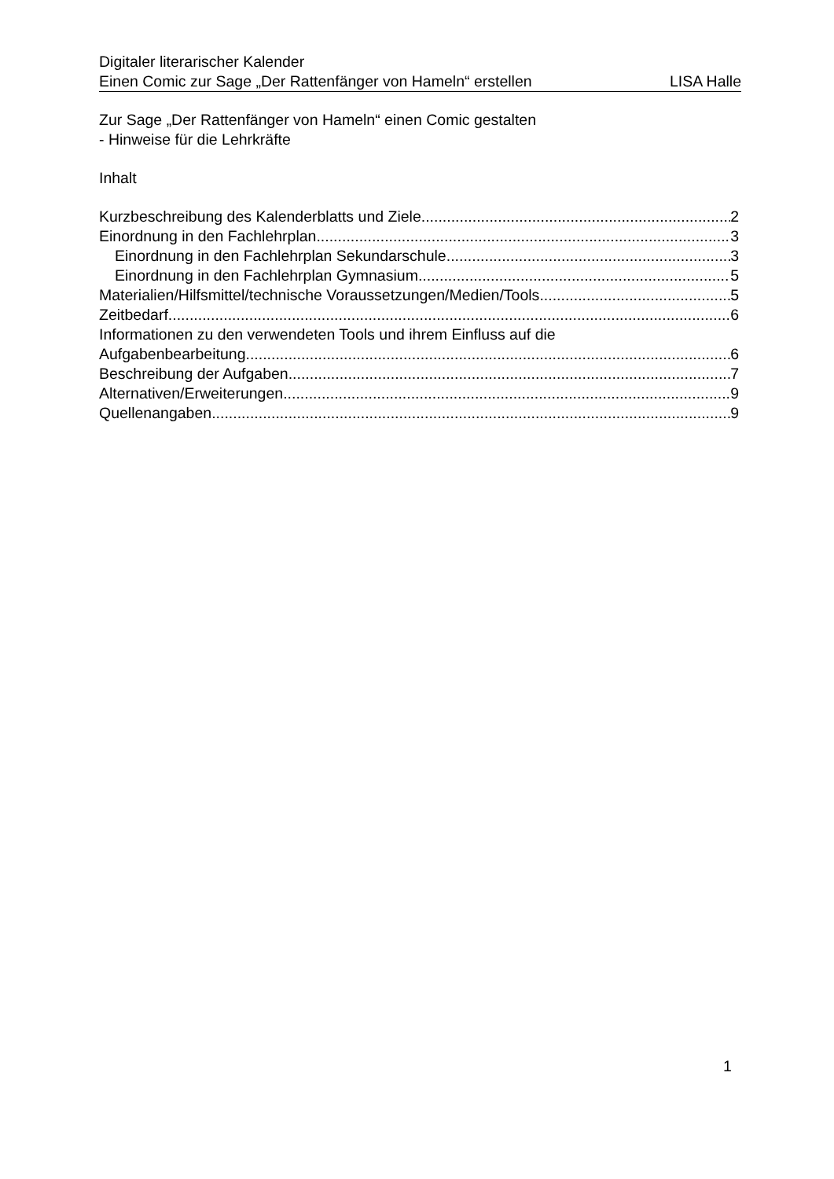Digitaler literarischer Kalender
Einen Comic zur Sage „Der Rattenfänger von Hameln“ erstellen LISA Halle
Zur Sage „Der Rattenfänger von Hameln“ einen Comic gestalten
- Hinweise für die Lehrkräfte
Inhalt
Kurzbeschreibung des Kalenderblatts und Ziele 2
Einordnung in den Fachlehrplan 3
Einordnung in den Fachlehrplan Sekundarschule 3
Einordnung in den Fachlehrplan Gymnasium 5
Materialien/Hilfsmittel/technische Voraussetzungen/Medien/Tools 5
Zeitbedarf 6
Informationen zu den verwendeten Tools und ihrem Einfluss auf die
Aufgabenbearbeitung 6
Beschreibung der Aufgaben 7
Alternativen/Erweiterungen 9
Quellenangaben 9
1